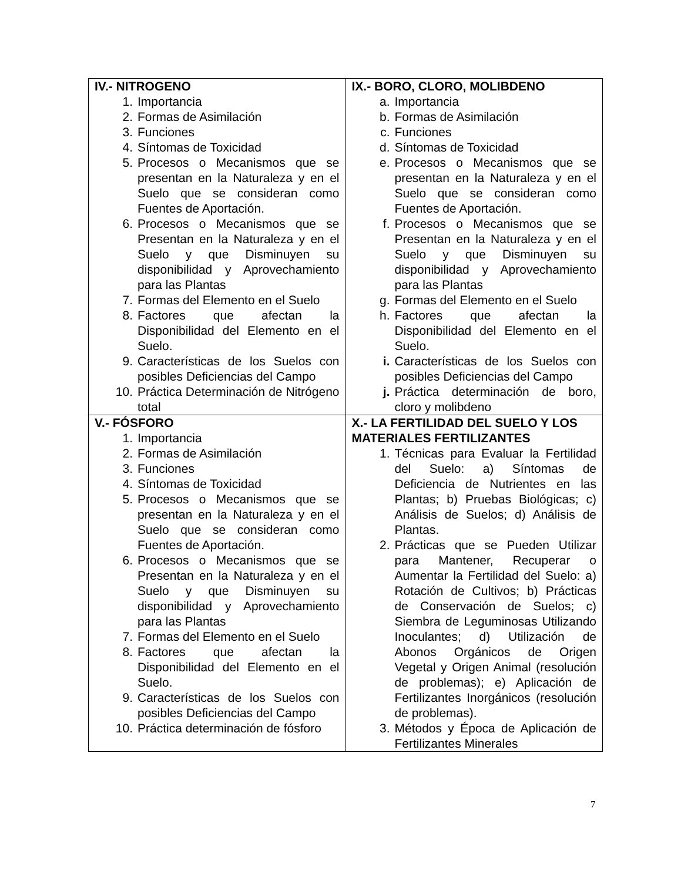| IV.- NITROGENO 1. Importancia 2. Formas de Asimilación 3. Funciones 4. Síntomas de Toxicidad 5. Procesos o Mecanismos que se presentan en la Naturaleza y en el Suelo que se consideran como Fuentes de Aportación. 6. Procesos o Mecanismos que se Presentan en la Naturaleza y en el Suelo y que Disminuyen su disponibilidad y Aprovechamiento para las Plantas 7. Formas del Elemento en el Suelo 8. Factores que afectan la Disponibilidad del Elemento en el Suelo. 9. Características de los Suelos con posibles Deficiencias del Campo 10. Práctica Determinación de Nitrógeno total | IX.- BORO, CLORO, MOLIBDENO a. Importancia b. Formas de Asimilación c. Funciones d. Síntomas de Toxicidad e. Procesos o Mecanismos que se presentan en la Naturaleza y en el Suelo que se consideran como Fuentes de Aportación. f. Procesos o Mecanismos que se Presentan en la Naturaleza y en el Suelo y que Disminuyen su disponibilidad y Aprovechamiento para las Plantas g. Formas del Elemento en el Suelo h. Factores que afectan la Disponibilidad del Elemento en el Suelo. i. Características de los Suelos con posibles Deficiencias del Campo j. Práctica determinación de boro, cloro y molibdeno |
| V.- FÓSFORO 1. Importancia 2. Formas de Asimilación 3. Funciones 4. Síntomas de Toxicidad 5. Procesos o Mecanismos que se presentan en la Naturaleza y en el Suelo que se consideran como Fuentes de Aportación. 6. Procesos o Mecanismos que se Presentan en la Naturaleza y en el Suelo y que Disminuyen su disponibilidad y Aprovechamiento para las Plantas 7. Formas del Elemento en el Suelo 8. Factores que afectan la Disponibilidad del Elemento en el Suelo. 9. Características de los Suelos con posibles Deficiencias del Campo 10. Práctica determinación de fósforo | X.- LA FERTILIDAD DEL SUELO Y LOS MATERIALES FERTILIZANTES 1. Técnicas para Evaluar la Fertilidad del Suelo: a) Síntomas de Deficiencia de Nutrientes en las Plantas; b) Pruebas Biológicas; c) Análisis de Suelos; d) Análisis de Plantas. 2. Prácticas que se Pueden Utilizar para Mantener, Recuperar o Aumentar la Fertilidad del Suelo: a) Rotación de Cultivos; b) Prácticas de Conservación de Suelos; c) Siembra de Leguminosas Utilizando Inoculantes; d) Utilización de Abonos Orgánicos de Origen Vegetal y Origen Animal (resolución de problemas); e) Aplicación de Fertilizantes Inorgánicos (resolución de problemas). 3. Métodos y Época de Aplicación de Fertilizantes Minerales |
7